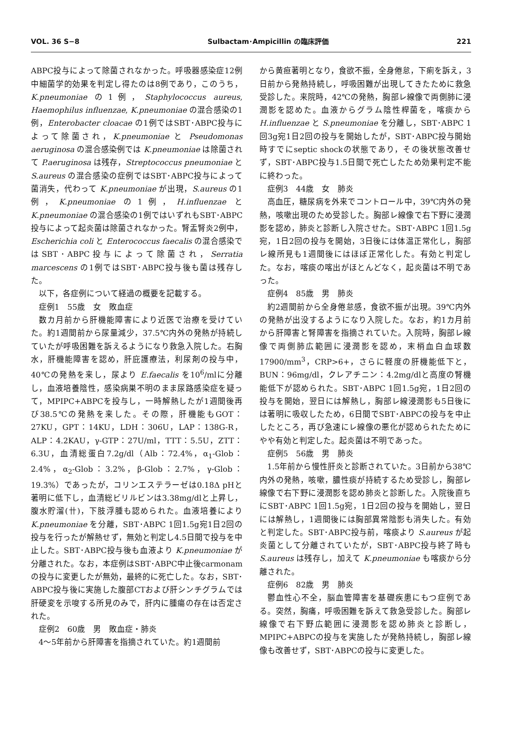VOL. 36 S−8 Sulbactam･Ampicillin の臨床評価 221
ABPC投与によって除菌されなかった。呼吸器感染症12例中細菌学的効果を判定し得たのは8例であり，このうち，K.pneumoniae の1例，Staphylococcus aureus, Haemophilus influenzae, K.pneumoniae の混合感染の1例，Enterobacter cloacae の1例ではSBT･ABPC投与によって除菌され，K.pneumoniae と Pseudomonas aeruginosa の混合感染例では K.pneumoniae は除菌されて P.aeruginosa は残存，Streptococcus pneumoniae と S.aureus の混合感染の症例ではSBT･ABPC投与によって菌消失，代わって K.pneumoniae が出現，S.aureus の1例，K.pneumoniae の1例，H.influenzae と K.pneumoniae の混合感染の1例ではいずれもSBT･ABPC投与によって起炎菌は除菌されなかった。腎盂腎炎2例中，Escherichia coli と Enterococcus faecalis の混合感染ではSBT･ABPC投与によって除菌され，Serratia marcescens の1例ではSBT･ABPC投与後も菌は残存した。
以下，各症例について経過の概要を記載する。
症例1　55歳　女　敗血症
数カ月前から肝機能障害により近医で治療を受けていた。約1週間前から尿量減少，37.5℃内外の発熱が持続していたが呼吸困難を訴えるようになり救急入院した。右胸水，肝機能障害を認め，肝庇護療法，利尿剤の投与中，40℃の発熱を来し，尿より E.faecalis を10<sup>6</sup>/mlに分離し，血液培養陰性，感染病巣不明のまま尿路感染症を疑って，MPIPC+ABPCを投与し，一時解熱したが1週間後再び38.5℃の発熱を来した。その際，肝機能もGOT：27KU，GPT：14KU，LDH：306U，LAP：138G-R，ALP：4.2KAU，γ-GTP：27U/ml，TTT：5.5U，ZTT：6.3U，血清総蛋白7.2g/dl（Alb：72.4%，α<sub>1</sub>-Glob：2.4%，α<sub>2</sub>-Glob：3.2%，β-Glob：2.7%，γ-Glob：19.3%）であったが，コリンエステラーゼは0.18Δ pHと著明に低下し，血清総ビリルビンは3.38mg/dlと上昇し，腹水貯溜(卄)，下肢浮腫も認められた。血液培養により K.pneumoniae を分離，SBT･ABPC 1回1.5g宛1日2回の投与を行ったが解熱せず，無効と判定し4.5日間で投与を中止した。SBT･ABPC投与後も血液より K.pneumoniae が分離された。なお，本症例はSBT･ABPC中止後carmonamの投与に変更したが無効，最終的に死亡した。なお，SBT･ABPC投与後に実施した腹部CTおよび肝シンチグラムでは肝硬変を示唆する所見のみで，肝内に腫瘍の存在は否定された。
症例2　60歳　男　敗血症・肺炎
4～5年前から肝障害を指摘されていた。約1週間前
から黄疸著明となり，食欲不振，全身倦怠，下痢を訴え，3日前から発熱持続し，呼吸困難が出現してきたために救急受診した。来院時，42℃の発熱，胸部レ線像で両側肺に浸潤影を認めた。血液からグラム陰性桿菌を，喀痰から H.influenzae と S.pneumoniae を分離し，SBT･ABPC 1回3g宛1日2回の投与を開始したが，SBT･ABPC投与開始時すでにseptic shockの状態であり，その後状態改善せず，SBT･ABPC投与1.5日間で死亡したため効果判定不能に終わった。
症例3　44歳　女　肺炎
高血圧，糖尿病を外来でコントロール中，39℃内外の発熱，咳嗽出現のため受診した。胸部レ線像で右下野に浸潤影を認め，肺炎と診断し入院させた。SBT･ABPC 1回1.5g宛，1日2回の投与を開始，3日後には体温正常化し，胸部レ線所見も1週間後にはほぼ正常化した。有効と判定した。なお，喀痰の喀出がほとんどなく，起炎菌は不明であった。
症例4　85歳　男　肺炎
約2週間前から全身倦怠感，食欲不振が出現。39℃内外の発熱が出没するようになり入院した。なお，約1カ月前から肝障害と腎障害を指摘されていた。入院時，胸部レ線像で両側肺広範囲に浸潤影を認め，末梢血白血球数17900/mm<sup>3</sup>，CRP>6+，さらに軽度の肝機能低下と，BUN：96mg/dl，クレアチニン：4.2mg/dlと高度の腎機能低下が認められた。SBT･ABPC 1回1.5g宛，1日2回の投与を開始，翌日には解熱し，胸部レ線浸潤影も5日後には著明に吸収したため，6日間でSBT･ABPCの投与を中止したところ，再び急速にレ線像の悪化が認められたためにやや有効と判定した。起炎菌は不明であった。
症例5　56歳　男　肺炎
1.5年前から慢性肝炎と診断されていた。3日前から38℃内外の発熱，咳嗽，膿性痰が持続するため受診し，胸部レ線像で右下野に浸潤影を認め肺炎と診断した。入院後直ちにSBT･ABPC 1回1.5g宛，1日2回の投与を開始し，翌日には解熱し，1週間後には胸部異常陰影も消失した。有効と判定した。SBT･ABPC投与前，喀痰より S.aureus が起炎菌として分離されていたが，SBT･ABPC投与終了時も S.aureus は残存し，加えて K.pneumoniae も喀痰から分離された。
症例6　82歳　男　肺炎
鬱血性心不全，脳血管障害を基礎疾患にもつ症例である。突然，胸痛，呼吸困難を訴えて救急受診した。胸部レ線像で右下野広範囲に浸潤影を認め肺炎と診断し，MPIPC+ABPCの投与を実施したが発熱持続し，胸部レ線像も改善せず，SBT･ABPCの投与に変更した。